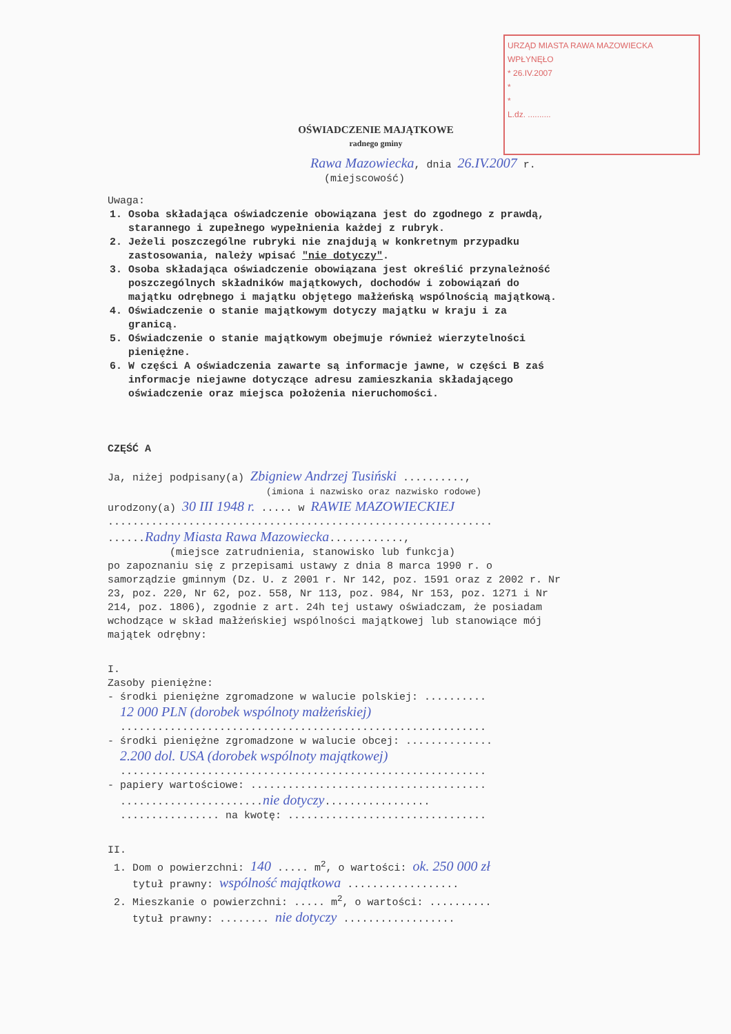URZĄD MIASTA RAWA MAZOWIECKA
WPŁYNĘŁO
* 26.IV.2007
*
*
L.dz. ..........
OŚWIADCZENIE MAJĄTKOWE
radnego gminy
Rawa Mazowiecka, dnia 26.IV.2007 r.
(miejscowość)
Uwaga:
1. Osoba składająca oświadczenie obowiązana jest do zgodnego z prawdą, starannego i zupełnego wypełnienia każdej z rubryk.
2. Jeżeli poszczególne rubryki nie znajdują w konkretnym przypadku zastosowania, należy wpisać "nie dotyczy".
3. Osoba składająca oświadczenie obowiązana jest określić przynależność poszczególnych składników majątkowych, dochodów i zobowiązań do majątku odrębnego i majątku objętego małżeńską wspólnością majątkową.
4. Oświadczenie o stanie majątkowym dotyczy majątku w kraju i za granicą.
5. Oświadczenie o stanie majątkowym obejmuje również wierzytelności pieniężne.
6. W części A oświadczenia zawarte są informacje jawne, w części B zaś informacje niejawne dotyczące adresu zamieszkania składającego oświadczenie oraz miejsca położenia nieruchomości.
CZĘŚĆ A
Ja, niżej podpisany(a) Zbigniew Andrzej Tusiński ..........,
(imiona i nazwisko oraz nazwisko rodowe)
urodzony(a) 30 III 1948 r. ..... w RAWIE MAZOWIECKIEJ
..............................................................
......Radny Miasta Rawa Mazowiecka............,
(miejsce zatrudnienia, stanowisko lub funkcja)
po zapoznaniu się z przepisami ustawy z dnia 8 marca 1990 r. o samorządzie gminnym (Dz. U. z 2001 r. Nr 142, poz. 1591 oraz z 2002 r. Nr 23, poz. 220, Nr 62, poz. 558, Nr 113, poz. 984, Nr 153, poz. 1271 i Nr 214, poz. 1806), zgodnie z art. 24h tej ustawy oświadczam, że posiadam wchodzące w skład małżeńskiej wspólności majątkowej lub stanowiące mój majątek odrębny:
I.
Zasoby pieniężne:
- środki pieniężne zgromadzone w walucie polskiej: ..........
12 000 PLN (dorobek wspólnoty małżeńskiej)
...........................................................
- środki pieniężne zgromadzone w walucie obcej: ..............
2.200 dol. USA (dorobek wspólnoty majątkowej)
...........................................................
- papiery wartościowe: ......................................
.......................nie dotyczy.................
................ na kwotę: ................................
II.
1. Dom o powierzchni: 140 ..... m<sup>2</sup>, o wartości: ok. 250 000 zł
tytuł prawny: wspólność majątkowa ..................
2. Mieszkanie o powierzchni: ..... m<sup>2</sup>, o wartości: ..........
tytuł prawny: ........ nie dotyczy ..................